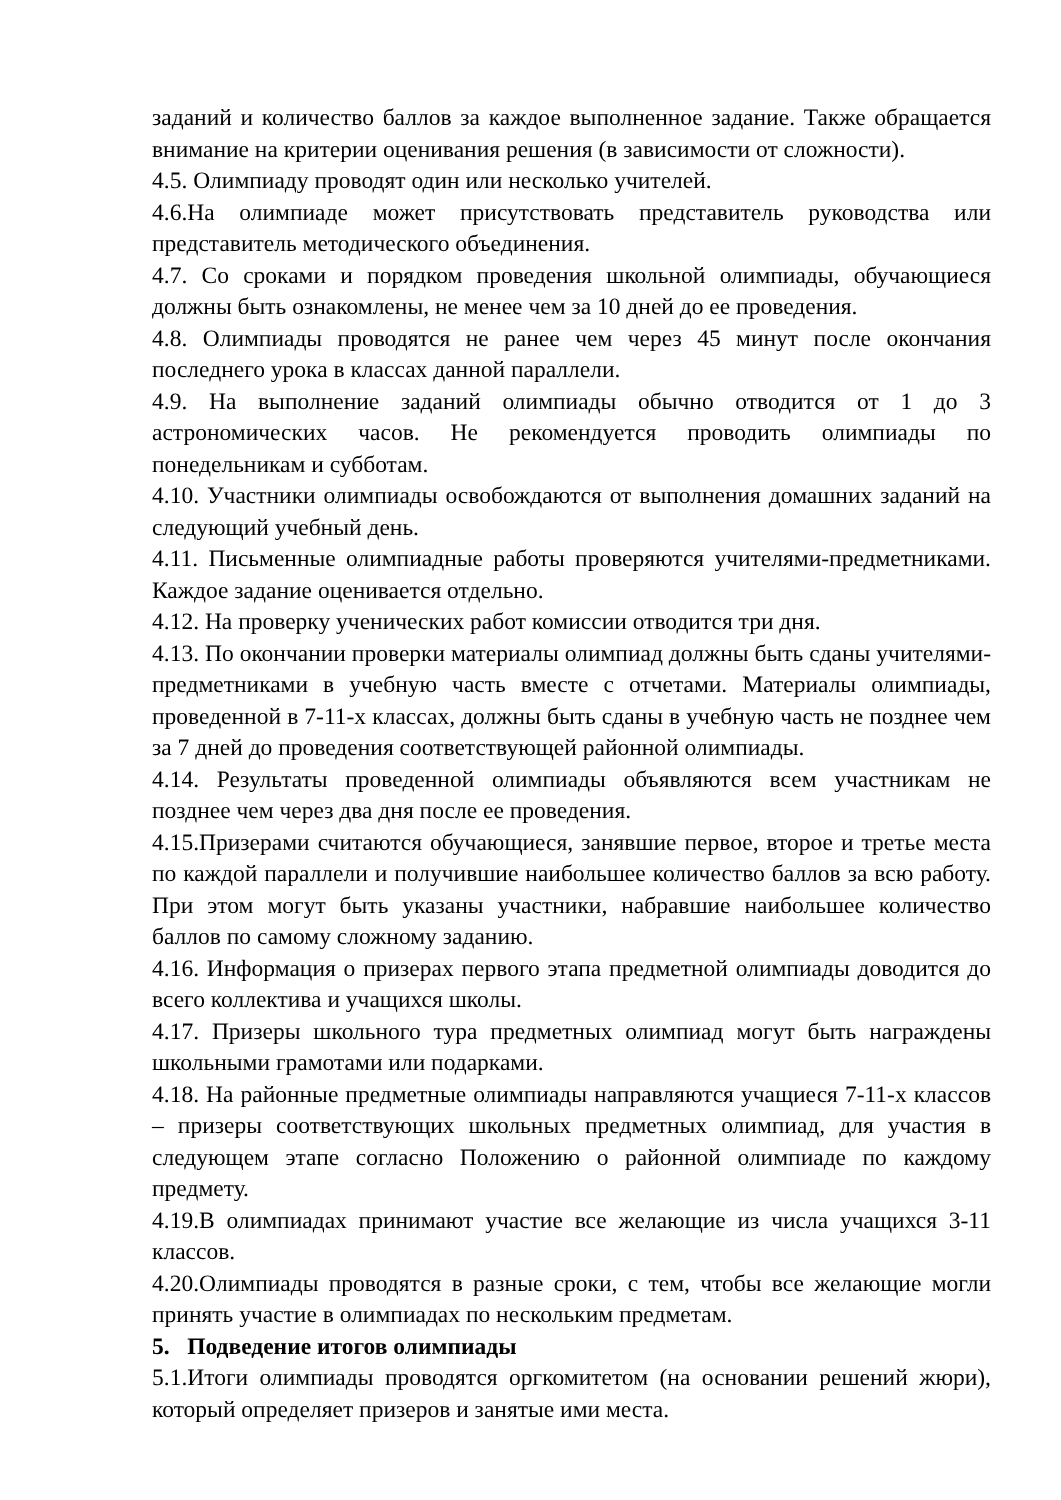заданий и количество баллов за каждое выполненное задание. Также обращается внимание на критерии оценивания решения (в зависимости от сложности).
4.5. Олимпиаду проводят один или несколько учителей.
4.6.На олимпиаде может присутствовать представитель руководства или представитель методического объединения.
4.7. Со сроками и порядком проведения школьной олимпиады, обучающиеся должны быть ознакомлены, не менее чем за 10 дней до ее проведения.
4.8. Олимпиады проводятся не ранее чем через 45 минут после окончания последнего урока в классах данной параллели.
4.9. На выполнение заданий олимпиады обычно отводится от 1 до 3 астрономических часов. Не рекомендуется проводить олимпиады по понедельникам и субботам.
4.10. Участники олимпиады освобождаются от выполнения домашних заданий на следующий учебный день.
4.11. Письменные олимпиадные работы проверяются учителями-предметниками. Каждое задание оценивается отдельно.
4.12. На проверку ученических работ комиссии отводится три дня.
4.13. По окончании проверки материалы олимпиад должны быть сданы учителями-предметниками в учебную часть вместе с отчетами. Материалы олимпиады, проведенной в 7-11-х классах, должны быть сданы в учебную часть не позднее чем за 7 дней до проведения соответствующей районной олимпиады.
4.14. Результаты проведенной олимпиады объявляются всем участникам не позднее чем через два дня после ее проведения.
4.15.Призерами считаются обучающиеся, занявшие первое, второе и третье места по каждой параллели и получившие наибольшее количество баллов за всю работу. При этом могут быть указаны участники, набравшие наибольшее количество баллов по самому сложному заданию.
4.16. Информация о призерах первого этапа предметной олимпиады доводится до всего коллектива и учащихся школы.
4.17. Призеры школьного тура предметных олимпиад могут быть награждены школьными грамотами или подарками.
4.18. На районные предметные олимпиады направляются учащиеся 7-11-х классов – призеры соответствующих школьных предметных олимпиад, для участия в следующем этапе согласно Положению о районной олимпиаде по каждому предмету.
4.19.В олимпиадах принимают участие все желающие из числа учащихся 3-11 классов.
4.20.Олимпиады проводятся в разные сроки, с тем, чтобы все желающие могли принять участие в олимпиадах по нескольким предметам.
5. Подведение итогов олимпиады
5.1.Итоги олимпиады проводятся оргкомитетом (на основании решений жюри), который определяет призеров и занятые ими места.